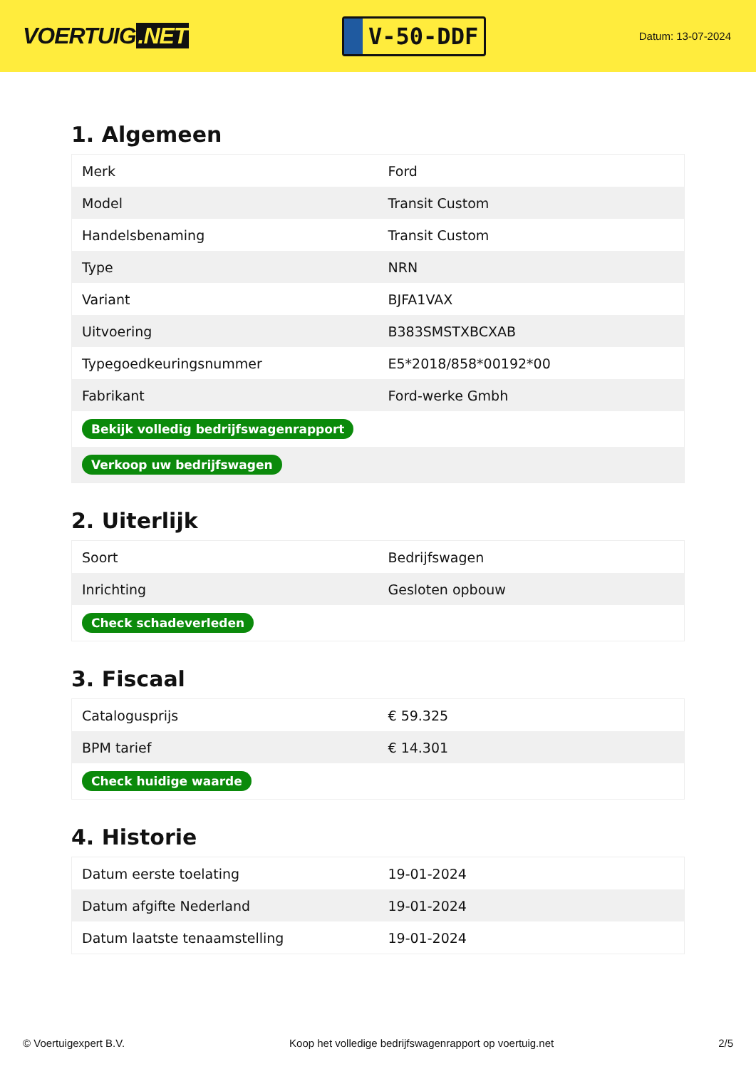VOERTUIG.NET
V-50-DDF
Datum: 13-07-2024
1. Algemeen
| Merk | Ford |
| Model | Transit Custom |
| Handelsbenaming | Transit Custom |
| Type | NRN |
| Variant | BJFA1VAX |
| Uitvoering | B383SMSTXBCXAB |
| Typegoedkeuringsnummer | E5*2018/858*00192*00 |
| Fabrikant | Ford-werke Gmbh |
| Bekijk volledig bedrijfswagenrapport | |
| Verkoop uw bedrijfswagen | |
2. Uiterlijk
| Soort | Bedrijfswagen |
| Inrichting | Gesloten opbouw |
| Check schadeverleden | |
3. Fiscaal
| Catalogusprijs | € 59.325 |
| BPM tarief | € 14.301 |
| Check huidige waarde | |
4. Historie
| Datum eerste toelating | 19-01-2024 |
| Datum afgifte Nederland | 19-01-2024 |
| Datum laatste tenaamstelling | 19-01-2024 |
© Voertuigexpert B.V. Koop het volledige bedrijfswagenrapport op voertuig.net 2/5